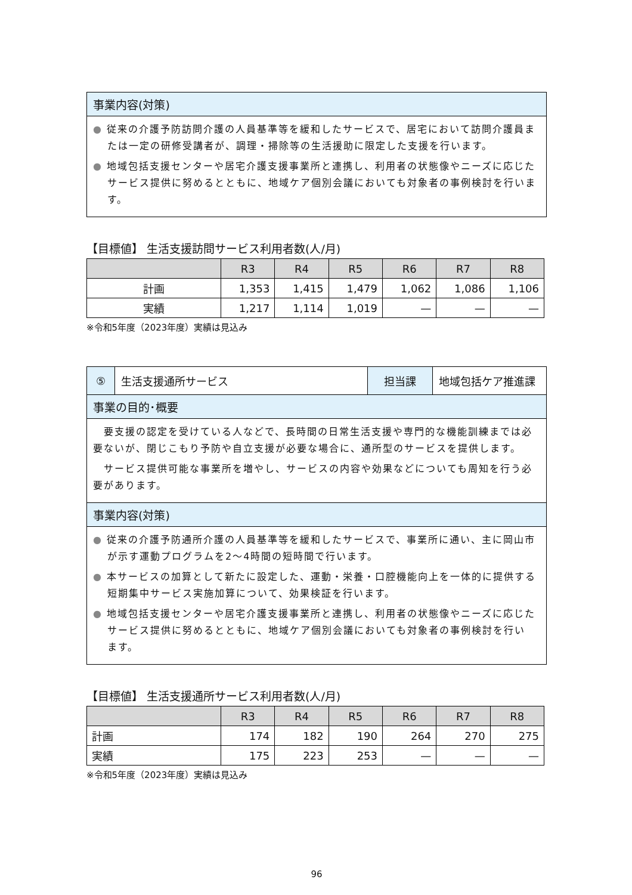事業内容(対策)
● 従来の介護予防訪問介護の人員基準等を緩和したサービスで、居宅において訪問介護員または一定の研修受講者が、調理・掃除等の生活援助に限定した支援を行います。
● 地域包括支援センターや居宅介護支援事業所と連携し、利用者の状態像やニーズに応じたサービス提供に努めるとともに、地域ケア個別会議においても対象者の事例検討を行います。
【目標値】 生活支援訪問サービス利用者数(人/月)
| | R3 | R4 | R5 | R6 | R7 | R8 |
| --- | --- | --- | --- | --- | --- | --- |
| 計画 | 1,353 | 1,415 | 1,479 | 1,062 | 1,086 | 1,106 |
| 実績 | 1,217 | 1,114 | 1,019 | — | — | — |
※令和5年度（2023年度）実績は見込み
| ⑤ | 生活支援通所サービス | 担当課 | 地域包括ケア推進課 |
事業の目的･概要
　要支援の認定を受けている人などで、長時間の日常生活支援や専門的な機能訓練までは必要ないが、閉じこもり予防や自立支援が必要な場合に、通所型のサービスを提供します。
　サービス提供可能な事業所を増やし、サービスの内容や効果などについても周知を行う必要があります。
事業内容(対策)
● 従来の介護予防通所介護の人員基準等を緩和したサービスで、事業所に通い、主に岡山市が示す運動プログラムを2～4時間の短時間で行います。
● 本サービスの加算として新たに設定した、運動・栄養・口腔機能向上を一体的に提供する短期集中サービス実施加算について、効果検証を行います。
● 地域包括支援センターや居宅介護支援事業所と連携し、利用者の状態像やニーズに応じたサービス提供に努めるとともに、地域ケア個別会議においても対象者の事例検討を行い　ます。
【目標値】 生活支援通所サービス利用者数(人/月)
| | R3 | R4 | R5 | R6 | R7 | R8 |
| --- | --- | --- | --- | --- | --- | --- |
| 計画 | 174 | 182 | 190 | 264 | 270 | 275 |
| 実績 | 175 | 223 | 253 | — | — | — |
※令和5年度（2023年度）実績は見込み
96